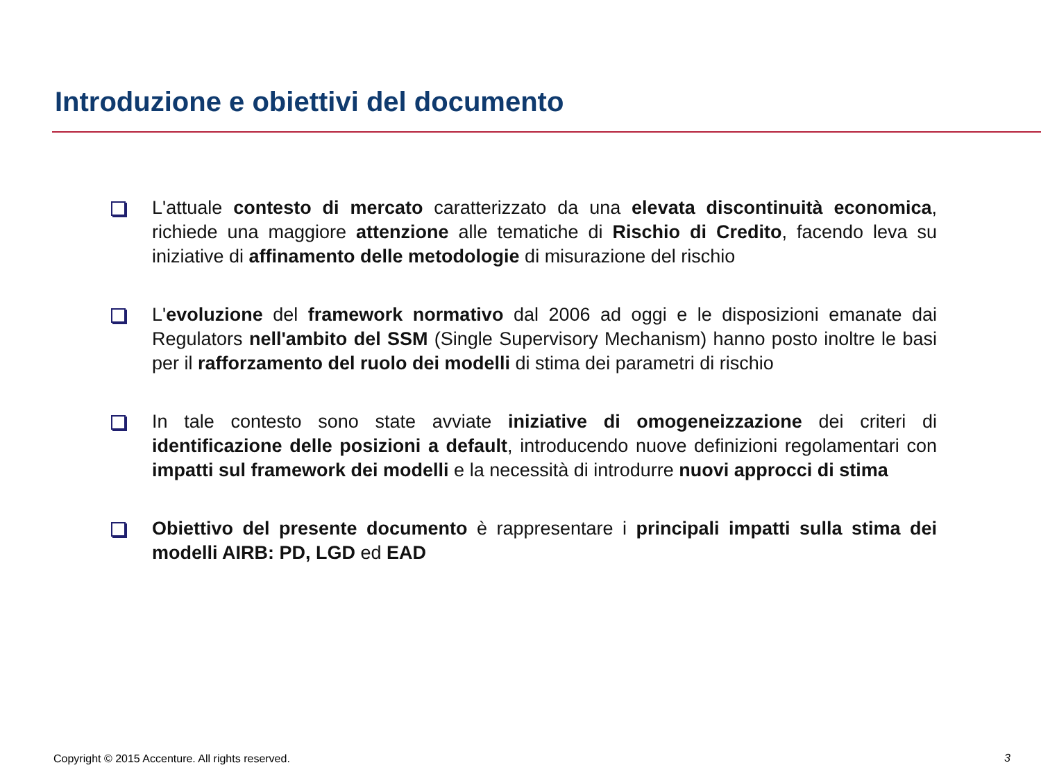Introduzione e obiettivi del documento
L'attuale contesto di mercato caratterizzato da una elevata discontinuità economica, richiede una maggiore attenzione alle tematiche di Rischio di Credito, facendo leva su iniziative di affinamento delle metodologie di misurazione del rischio
L'evoluzione del framework normativo dal 2006 ad oggi e le disposizioni emanate dai Regulators nell'ambito del SSM (Single Supervisory Mechanism) hanno posto inoltre le basi per il rafforzamento del ruolo dei modelli di stima dei parametri di rischio
In tale contesto sono state avviate iniziative di omogeneizzazione dei criteri di identificazione delle posizioni a default, introducendo nuove definizioni regolamentari con impatti sul framework dei modelli e la necessità di introdurre nuovi approcci di stima
Obiettivo del presente documento è rappresentare i principali impatti sulla stima dei modelli AIRB: PD, LGD ed EAD
Copyright © 2015 Accenture. All rights reserved.
3